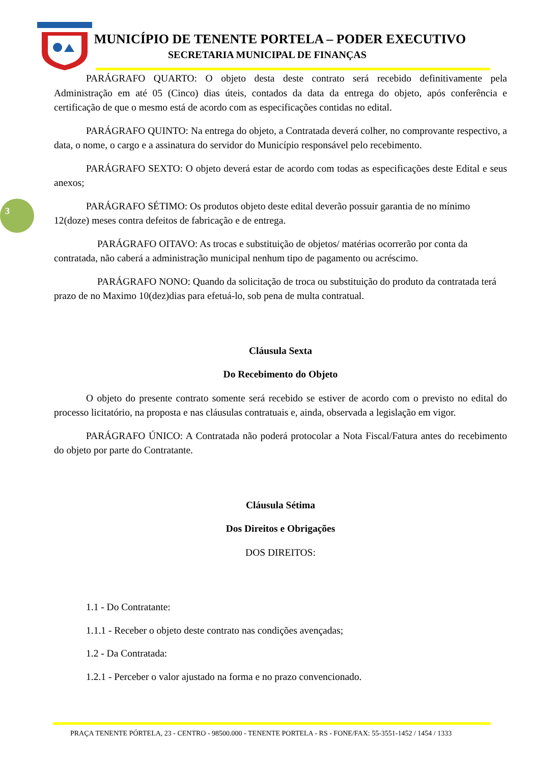MUNICÍPIO DE TENENTE PORTELA – PODER EXECUTIVO
SECRETARIA MUNICIPAL DE FINANÇAS
3
PARÁGRAFO QUARTO: O objeto desta deste contrato será recebido definitivamente pela Administração em até 05 (Cinco) dias úteis, contados da data da entrega do objeto, após conferência e certificação de que o mesmo está de acordo com as especificações contidas no edital.
PARÁGRAFO QUINTO: Na entrega do objeto, a Contratada deverá colher, no comprovante respectivo, a data, o nome, o cargo e a assinatura do servidor do Município responsável pelo recebimento.
PARÁGRAFO SEXTO: O objeto deverá estar de acordo com todas as especificações deste Edital e seus anexos;
PARÁGRAFO SÉTIMO: Os produtos objeto deste edital deverão possuir garantia de no mínimo 12(doze) meses contra defeitos de fabricação e de entrega.
PARÁGRAFO OITAVO: As trocas e substituição de objetos/ matérias ocorrerão por conta da contratada, não caberá a administração municipal nenhum tipo de pagamento ou acréscimo.
PARÁGRAFO NONO: Quando da solicitação de troca ou substituição do produto da contratada terá prazo de no Maximo 10(dez)dias para efetuá-lo, sob pena de multa contratual.
Cláusula Sexta
Do Recebimento do Objeto
O objeto do presente contrato somente será recebido se estiver de acordo com o previsto no edital do processo licitatório, na proposta e nas cláusulas contratuais e, ainda, observada a legislação em vigor.
PARÁGRAFO ÚNICO: A Contratada não poderá protocolar a Nota Fiscal/Fatura antes do recebimento do objeto por parte do Contratante.
Cláusula Sétima
Dos Direitos e Obrigações
DOS DIREITOS:
1.1 - Do Contratante:
1.1.1 - Receber o objeto deste contrato nas condições avençadas;
1.2 - Da Contratada:
1.2.1 - Perceber o valor ajustado na forma e no prazo convencionado.
PRAÇA TENENTE PÓRTELA, 23 - CENTRO - 98500.000 - TENENTE PORTELA - RS - FONE/FAX: 55-3551-1452 / 1454 / 1333